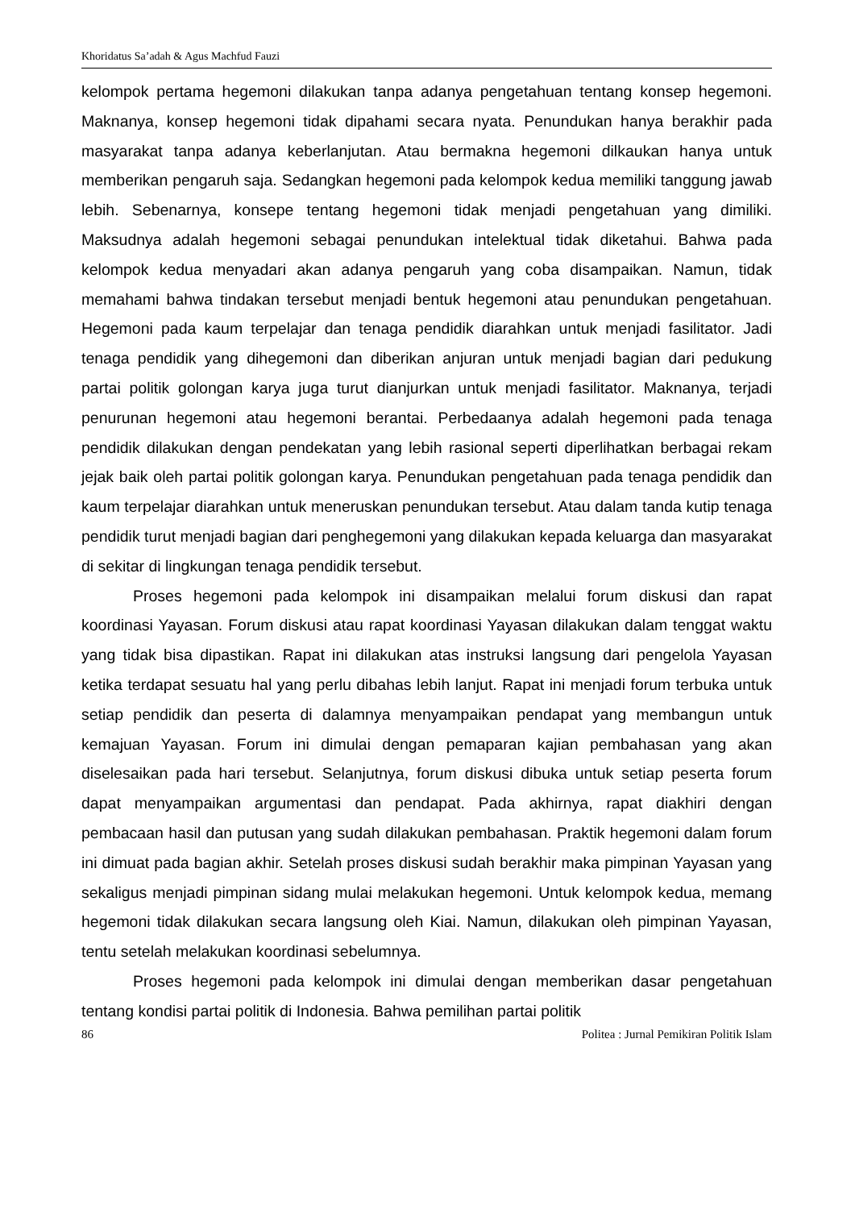Khoridatus Sa’adah & Agus Machfud Fauzi
kelompok pertama hegemoni dilakukan tanpa adanya pengetahuan tentang konsep hegemoni. Maknanya, konsep hegemoni tidak dipahami secara nyata. Penundukan hanya berakhir pada masyarakat tanpa adanya keberlanjutan. Atau bermakna hegemoni dilkaukan hanya untuk memberikan pengaruh saja. Sedangkan hegemoni pada kelompok kedua memiliki tanggung jawab lebih. Sebenarnya, konsepe tentang hegemoni tidak menjadi pengetahuan yang dimiliki. Maksudnya adalah hegemoni sebagai penundukan intelektual tidak diketahui. Bahwa pada kelompok kedua menyadari akan adanya pengaruh yang coba disampaikan. Namun, tidak memahami bahwa tindakan tersebut menjadi bentuk hegemoni atau penundukan pengetahuan. Hegemoni pada kaum terpelajar dan tenaga pendidik diarahkan untuk menjadi fasilitator. Jadi tenaga pendidik yang dihegemoni dan diberikan anjuran untuk menjadi bagian dari pedukung partai politik golongan karya juga turut dianjurkan untuk menjadi fasilitator. Maknanya, terjadi penurunan hegemoni atau hegemoni berantai. Perbedaanya adalah hegemoni pada tenaga pendidik dilakukan dengan pendekatan yang lebih rasional seperti diperlihatkan berbagai rekam jejak baik oleh partai politik golongan karya. Penundukan pengetahuan pada tenaga pendidik dan kaum terpelajar diarahkan untuk meneruskan penundukan tersebut. Atau dalam tanda kutip tenaga pendidik turut menjadi bagian dari penghegemoni yang dilakukan kepada keluarga dan masyarakat di sekitar di lingkungan tenaga pendidik tersebut.
Proses hegemoni pada kelompok ini disampaikan melalui forum diskusi dan rapat koordinasi Yayasan. Forum diskusi atau rapat koordinasi Yayasan dilakukan dalam tenggat waktu yang tidak bisa dipastikan. Rapat ini dilakukan atas instruksi langsung dari pengelola Yayasan ketika terdapat sesuatu hal yang perlu dibahas lebih lanjut. Rapat ini menjadi forum terbuka untuk setiap pendidik dan peserta di dalamnya menyampaikan pendapat yang membangun untuk kemajuan Yayasan. Forum ini dimulai dengan pemaparan kajian pembahasan yang akan diselesaikan pada hari tersebut. Selanjutnya, forum diskusi dibuka untuk setiap peserta forum dapat menyampaikan argumentasi dan pendapat. Pada akhirnya, rapat diakhiri dengan pembacaan hasil dan putusan yang sudah dilakukan pembahasan. Praktik hegemoni dalam forum ini dimuat pada bagian akhir. Setelah proses diskusi sudah berakhir maka pimpinan Yayasan yang sekaligus menjadi pimpinan sidang mulai melakukan hegemoni. Untuk kelompok kedua, memang hegemoni tidak dilakukan secara langsung oleh Kiai. Namun, dilakukan oleh pimpinan Yayasan, tentu setelah melakukan koordinasi sebelumnya.
Proses hegemoni pada kelompok ini dimulai dengan memberikan dasar pengetahuan tentang kondisi partai politik di Indonesia. Bahwa pemilihan partai politik
86 Politea : Jurnal Pemikiran Politik Islam